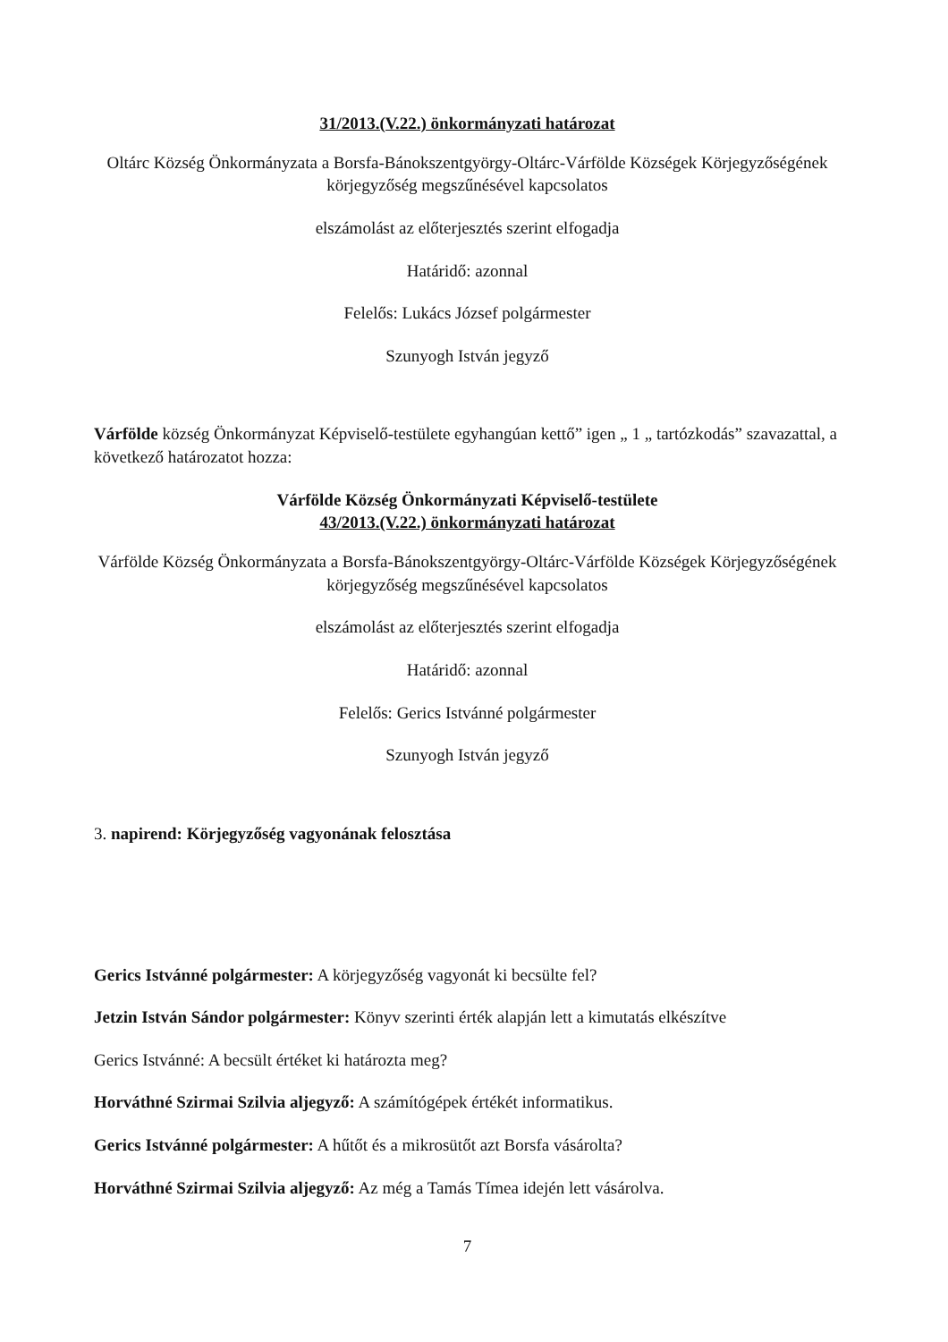31/2013.(V.22.) önkormányzati határozat
Oltárc Község Önkormányzata a Borsfa-Bánokszentgyörgy-Oltárc-Várfölde Községek Körjegyzőségének körjegyzőség megszűnésével kapcsolatos
elszámolást az előterjesztés szerint elfogadja
Határidő: azonnal
Felelős: Lukács József polgármester
Szunyogh István jegyző
Várfölde község Önkormányzat Képviselő-testülete egyhangúan kettő” igen „ 1 „ tartózkodás” szavazattal, a következő határozatot hozza:
Várfölde Község Önkormányzati Képviselő-testülete
43/2013.(V.22.) önkormányzati határozat
Várfölde Község Önkormányzata a Borsfa-Bánokszentgyörgy-Oltárc-Várfölde Községek Körjegyzőségének körjegyzőség megszűnésével kapcsolatos
elszámolást az előterjesztés szerint elfogadja
Határidő: azonnal
Felelős: Gerics Istvánné polgármester
Szunyogh István jegyző
3. napirend: Körjegyzőség vagyonának felosztása
Gerics Istvánné polgármester: A körjegyzőség vagyonát ki becsülte fel?
Jetzin István Sándor polgármester: Könyv szerinti érték alapján lett a kimutatás elkészítve
Gerics Istvánné: A becsült értéket ki határozta meg?
Horváthné Szirmai Szilvia aljegyző: A számítógépek értékét informatikus.
Gerics Istvánné polgármester: A hűtőt és a mikrosütőt azt Borsfa vásárolta?
Horváthné Szirmai Szilvia aljegyző: Az még a Tamás Tímea idején lett vásárolva.
7